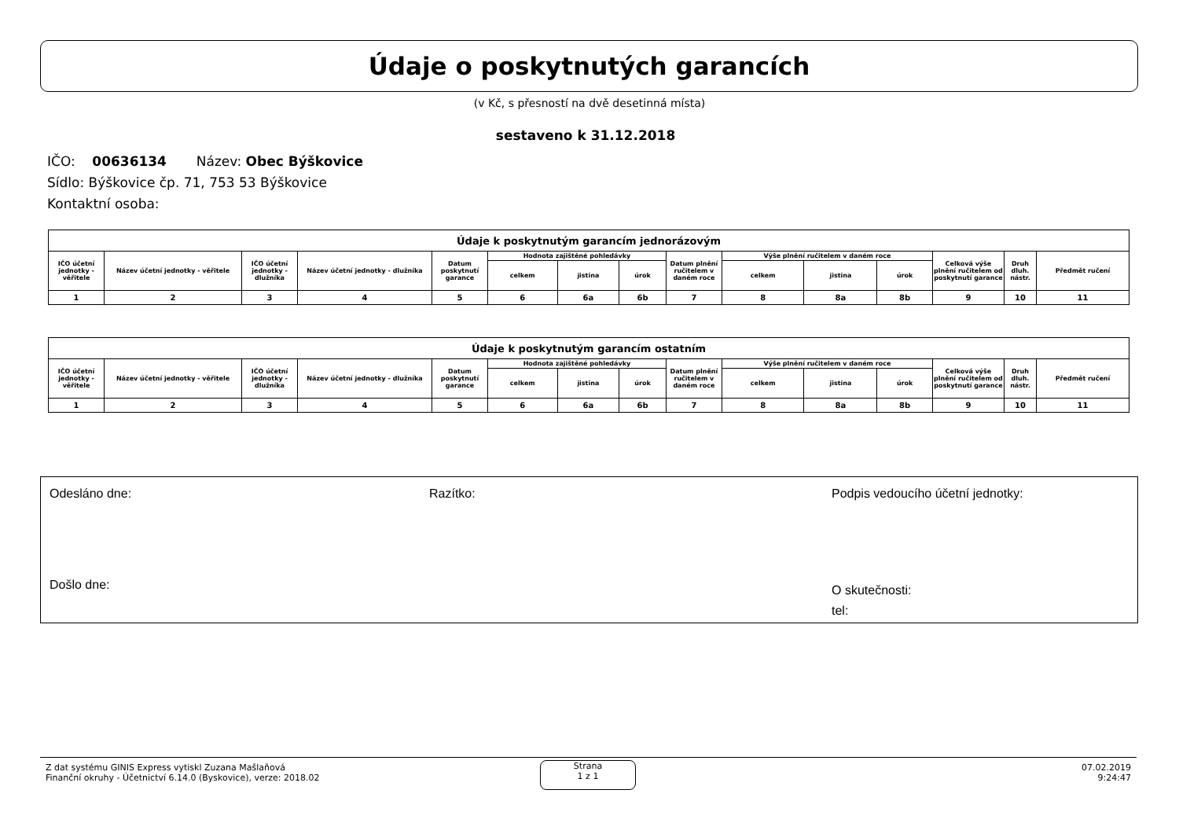Údaje o poskytnutých garancích
(v Kč, s přesností na dvě desetinná místa)
sestaveno k 31.12.2018
IČO: 00636134 Název: Obec Býškovice
Sídlo: Býškovice čp. 71, 753 53 Býškovice
Kontaktní osoba:
| Údaje k poskytnutým garancím jednorázovým | | | | | | | | | | | | | | |
| --- | --- | --- | --- | --- | --- | --- | --- | --- | --- | --- | --- | --- | --- | --- |
| IČO účetní jednotky - věřitele | Název účetní jednotky - věřitele | IČO účetní jednotky - dlužníka | Název účetní jednotky - dlužníka | Datum poskytnutí garance | Hodnota zajištěné pohledávky | | | Datum plnění ručitelem v daném roce | Výše plnění ručitelem v daném roce | | | Celková výše plnění ručitelem od poskytnutí garance | Druh dluh. nástr. | Předmět ručení |
| | | | | | celkem | jistina | úrok | | celkem | jistina | úrok | | | |
| 1 | 2 | 3 | 4 | 5 | 6 | 6a | 6b | 7 | 8 | 8a | 8b | 9 | 10 | 11 |
| Údaje k poskytnutým garancím ostatním | | | | | | | | | | | | | | |
| --- | --- | --- | --- | --- | --- | --- | --- | --- | --- | --- | --- | --- | --- | --- |
| IČO účetní jednotky - věřitele | Název účetní jednotky - věřitele | IČO účetní jednotky - dlužníka | Název účetní jednotky - dlužníka | Datum poskytnutí garance | Hodnota zajištěné pohledávky | | | Datum plnění ručitelem v daném roce | Výše plnění ručitelem v daném roce | | | Celková výše plnění ručitelem od poskytnutí garance | Druh dluh. nástr. | Předmět ručení |
| | | | | | celkem | jistina | úrok | | celkem | jistina | úrok | | | |
| 1 | 2 | 3 | 4 | 5 | 6 | 6a | 6b | 7 | 8 | 8a | 8b | 9 | 10 | 11 |
Odesláno dne: Razítko:
Podpis vedoucího účetní jednotky:
Došlo dne:
O skutečnosti:
tel:
Z dat systému GINIS Express vytiskl Zuzana Mašlaňová
Finanční okruhy - Účetnictví 6.14.0 (Byskovice), verze: 2018.02
Strana
1 z 1
07.02.2019
9:24:47